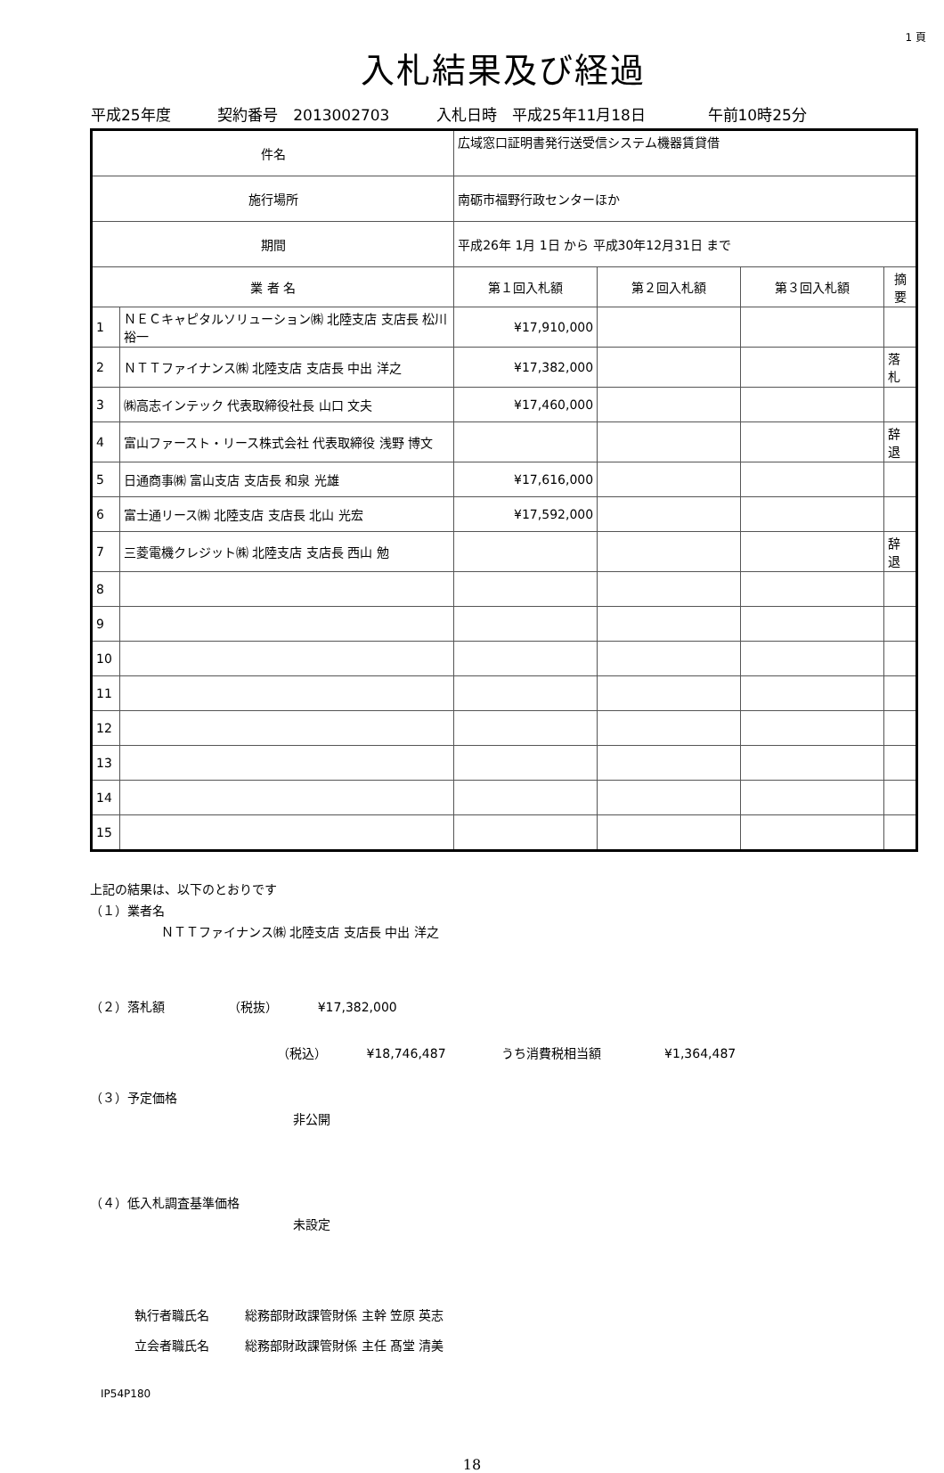1 頁
入札結果及び経過
平成25年度 契約番号 2013002703 入札日時 平成25年11月18日 午前10時25分
| 件名 | | 広域窓口証明書発行送受信システム機器賃貸借 | | | | |
| 施行場所 | | 南砺市福野行政センターほか | | | | |
| 期間 | | 平成26年 1月 1日 から 平成30年12月31日 まで | | | | |
| 業 者 名 | | | 第１回入札額 | 第２回入札額 | 第３回入札額 | 摘要 |
| 1 | ＮＥＣキャピタルソリューション㈱ 北陸支店 支店長 松川 裕一 | | ¥17,910,000 | | | |
| 2 | ＮＴＴファイナンス㈱ 北陸支店 支店長 中出 洋之 | | ¥17,382,000 | | | 落札 |
| 3 | ㈱高志インテック 代表取締役社長 山口 文夫 | | ¥17,460,000 | | | |
| 4 | 富山ファースト・リース株式会社 代表取締役 浅野 博文 | | | | | 辞退 |
| 5 | 日通商事㈱ 富山支店 支店長 和泉 光雄 | | ¥17,616,000 | | | |
| 6 | 富士通リース㈱ 北陸支店 支店長 北山 光宏 | | ¥17,592,000 | | | |
| 7 | 三菱電機クレジット㈱ 北陸支店 支店長 西山 勉 | | | | | 辞退 |
| 8 | | | | | | |
| 9 | | | | | | |
| 10 | | | | | | |
| 11 | | | | | | |
| 12 | | | | | | |
| 13 | | | | | | |
| 14 | | | | | | |
| 15 | | | | | | |
上記の結果は、以下のとおりです
（１）業者名
ＮＴＴファイナンス㈱ 北陸支店 支店長 中出 洋之
（２）落札額 （税抜） ¥17,382,000
（税込） ¥18,746,487 うち消費税相当額 ¥1,364,487
（３）予定価格
非公開
（４）低入札調査基準価格
未設定
執行者職氏名 総務部財政課管財係 主幹 笠原 英志
立会者職氏名 総務部財政課管財係 主任 髙堂 清美
IP54P180
18